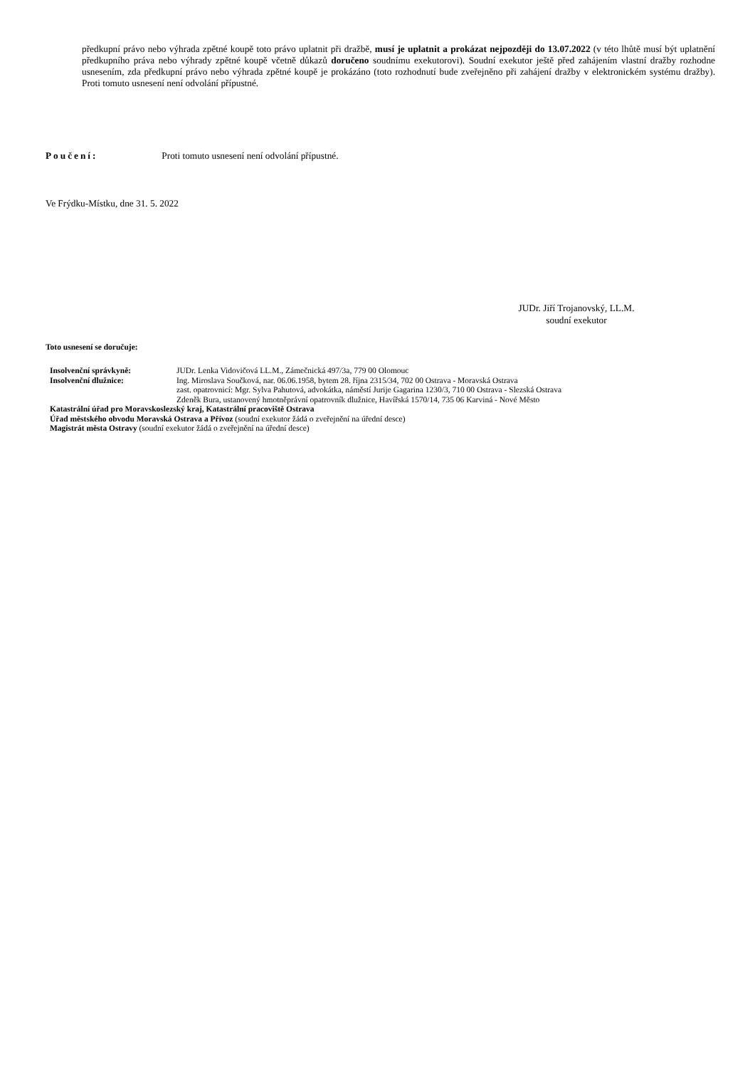předkupní právo nebo výhrada zpětné koupě toto právo uplatnit při dražbě, musí je uplatnit a prokázat nejpozději do 13.07.2022 (v této lhůtě musí být uplatnění předkupního práva nebo výhrady zpětné koupě včetně důkazů doručeno soudnímu exekutorovi). Soudní exekutor ještě před zahájením vlastní dražby rozhodne usnesením, zda předkupní právo nebo výhrada zpětné koupě je prokázáno (toto rozhodnutí bude zveřejněno při zahájení dražby v elektronickém systému dražby). Proti tomuto usnesení není odvolání přípustné.
Poučení: Proti tomuto usnesení není odvolání přípustné.
Ve Frýdku-Místku, dne 31. 5. 2022
JUDr. Jiří Trojanovský, LL.M.
soudní exekutor
Toto usnesení se doručuje:
Insolvenční správkyně: JUDr. Lenka Vidovičová LL.M., Zámečnická 497/3a, 779 00 Olomouc
Insolvenční dlužnice: Ing. Miroslava Součková, nar. 06.06.1958, bytem 28. října 2315/34, 702 00 Ostrava - Moravská Ostrava
zast. opatrovnicí: Mgr. Sylva Pahutová, advokátka, náměstí Jurije Gagarina 1230/3, 710 00 Ostrava - Slezská Ostrava
Zdeněk Bura, ustanovený hmotněprávní opatrovník dlužnice, Havířská 1570/14, 735 06 Karviná - Nové Město
Katastrální úřad pro Moravskoslezský kraj, Katastrální pracoviště Ostrava
Úřad městského obvodu Moravská Ostrava a Přívoz (soudní exekutor žádá o zveřejnění na úřední desce)
Magistrát města Ostravy (soudní exekutor žádá o zveřejnění na úřední desce)